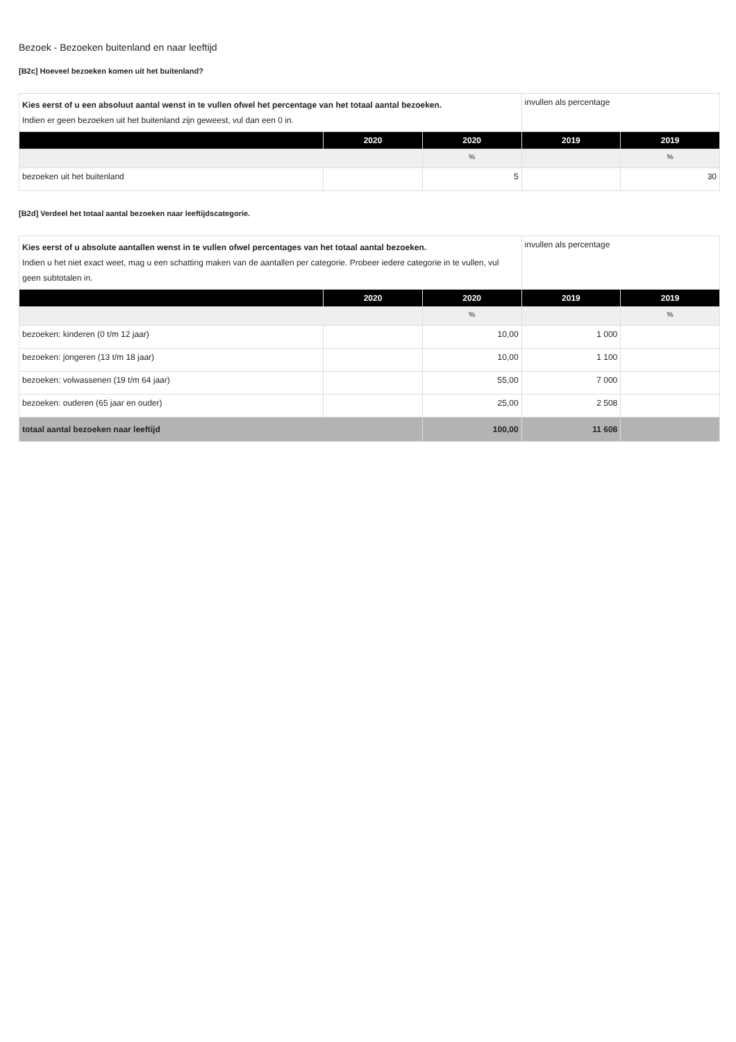Bezoek - Bezoeken buitenland en naar leeftijd
[B2c] Hoeveel bezoeken komen uit het buitenland?
| Kies eerst of u een absoluut aantal wenst in te vullen ofwel het percentage van het totaal aantal bezoeken. Indien er geen bezoeken uit het buitenland zijn geweest, vul dan een 0 in. | | | invullen als percentage | |
| | 2020 | 2020 | 2019 | 2019 |
| | | % | | % |
| bezoeken uit het buitenland | | 5 | | 30 |
[B2d] Verdeel het totaal aantal bezoeken naar leeftijdscategorie.
| Kies eerst of u absolute aantallen wenst in te vullen ofwel percentages van het totaal aantal bezoeken. Indien u het niet exact weet, mag u een schatting maken van de aantallen per categorie. Probeer iedere categorie in te vullen, vul geen subtotalen in. | | | invullen als percentage | |
| | 2020 | 2020 | 2019 | 2019 |
| | | % | | % |
| bezoeken: kinderen (0 t/m 12 jaar) | | 10,00 | 1 000 | |
| bezoeken: jongeren (13 t/m 18 jaar) | | 10,00 | 1 100 | |
| bezoeken: volwassenen (19 t/m 64 jaar) | | 55,00 | 7 000 | |
| bezoeken: ouderen (65 jaar en ouder) | | 25,00 | 2 508 | |
| totaal aantal bezoeken naar leeftijd | | 100,00 | 11 608 | |